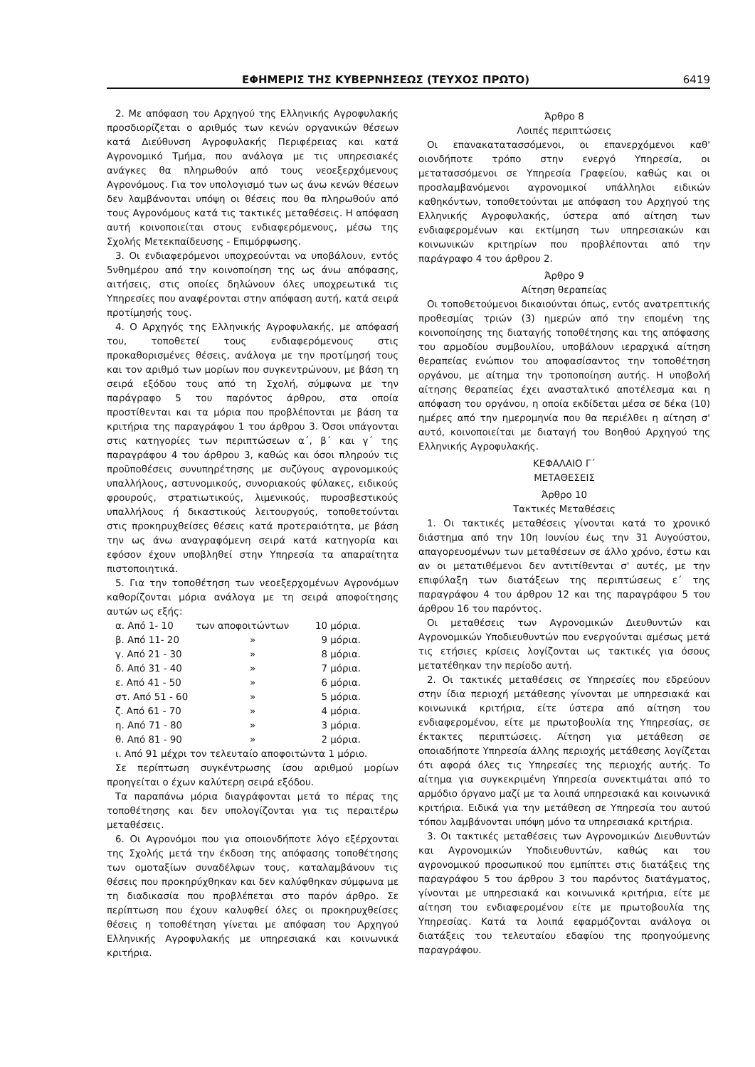ΕΦΗΜΕΡΙΣ ΤΗΣ ΚΥΒΕΡΝΗΣΕΩΣ (ΤΕΥΧΟΣ ΠΡΩΤΟ) 6419
2. Με απόφαση του Αρχηγού της Ελληνικής Αγροφυλακής προσδιορίζεται ο αριθμός των κενών οργανικών θέσεων κατά Διεύθυνση Αγροφυλακής Περιφέρειας και κατά Αγρονομικό Τμήμα, που ανάλογα με τις υπηρεσιακές ανάγκες θα πληρωθούν από τους νεοεξερχόμενους Αγρονόμους. Για τον υπολογισμό των ως άνω κενών θέσεων δεν λαμβάνονται υπόψη οι θέσεις που θα πληρωθούν από τους Αγρονόμους κατά τις τακτικές μεταθέσεις. Η απόφαση αυτή κοινοποιείται στους ενδιαφερόμενους, μέσω της Σχολής Μετεκπαίδευσης - Επιμόρφωσης.
3. Οι ενδιαφερόμενοι υποχρεούνται να υποβάλουν, εντός 5νθημέρου από την κοινοποίηση της ως άνω απόφασης, αιτήσεις, στις οποίες δηλώνουν όλες υποχρεωτικά τις Υπηρεσίες που αναφέρονται στην απόφαση αυτή, κατά σειρά προτίμησής τους.
4. Ο Αρχηγός της Ελληνικής Αγροφυλακής, με απόφασή του, τοποθετεί τους ενδιαφερόμενους στις προκαθορισμένες θέσεις, ανάλογα με την προτίμησή τους και τον αριθμό των μορίων που συγκεντρώνουν, με βάση τη σειρά εξόδου τους από τη Σχολή, σύμφωνα με την παράγραφο 5 του παρόντος άρθρου, στα οποία προστίθενται και τα μόρια που προβλέπονται με βάση τα κριτήρια της παραγράφου 1 του άρθρου 3. Όσοι υπάγονται στις κατηγορίες των περιπτώσεων α΄, β΄ και γ΄ της παραγράφου 4 του άρθρου 3, καθώς και όσοι πληρούν τις προϋποθέσεις συνυπηρέτησης με συζύγους αγρονομικούς υπαλλήλους, αστυνομικούς, συνοριακούς φύλακες, ειδικούς φρουρούς, στρατιωτικούς, λιμενικούς, πυροσβεστικούς υπαλλήλους ή δικαστικούς λειτουργούς, τοποθετούνται στις προκηρυχθείσες θέσεις κατά προτεραιότητα, με βάση την ως άνω αναγραφόμενη σειρά κατά κατηγορία και εφόσον έχουν υποβληθεί στην Υπηρεσία τα απαραίτητα πιστοποιητικά.
5. Για την τοποθέτηση των νεοεξερχομένων Αγρονόμων καθορίζονται μόρια ανάλογα με τη σειρά αποφοίτησης αυτών ως εξής:
| α. Από 1- 10 | των αποφοιτώντων | 10 μόρια. |
| β. Από 11- 20 | » | 9 μόρια. |
| γ. Από 21 - 30 | » | 8 μόρια. |
| δ. Από 31 - 40 | » | 7 μόρια. |
| ε. Από 41 - 50 | » | 6 μόρια. |
| στ. Από 51 - 60 | » | 5 μόρια. |
| ζ. Από 61 - 70 | » | 4 μόρια. |
| η. Από 71 - 80 | » | 3 μόρια. |
| θ. Από 81 - 90 | » | 2 μόρια. |
ι. Από 91 μέχρι τον τελευταίο αποφοιτώντα 1 μόριο.
Σε περίπτωση συγκέντρωσης ίσου αριθμού μορίων προηγείται ο έχων καλύτερη σειρά εξόδου.
Τα παραπάνω μόρια διαγράφονται μετά το πέρας της τοποθέτησης και δεν υπολογίζονται για τις περαιτέρω μεταθέσεις.
6. Οι Αγρονόμοι που για οποιονδήποτε λόγο εξέρχονται της Σχολής μετά την έκδοση της απόφασης τοποθέτησης των ομοταξίων συναδέλφων τους, καταλαμβάνουν τις θέσεις που προκηρύχθηκαν και δεν καλύφθηκαν σύμφωνα με τη διαδικασία που προβλέπεται στο παρόν άρθρο. Σε περίπτωση που έχουν καλυφθεί όλες οι προκηρυχθείσες θέσεις η τοποθέτηση γίνεται με απόφαση του Αρχηγού Ελληνικής Αγροφυλακής με υπηρεσιακά και κοινωνικά κριτήρια.
Άρθρο 8
Λοιπές περιπτώσεις
Οι επανακατατασσόμενοι, οι επανερχόμενοι καθ' οιονδήποτε τρόπο στην ενεργό Υπηρεσία, οι μετατασσόμενοι σε Υπηρεσία Γραφείου, καθώς και οι προσλαμβανόμενοι αγρονομικοί υπάλληλοι ειδικών καθηκόντων, τοποθετούνται με απόφαση του Αρχηγού της Ελληνικής Αγροφυλακής, ύστερα από αίτηση των ενδιαφερομένων και εκτίμηση των υπηρεσιακών και κοινωνικών κριτηρίων που προβλέπονται από την παράγραφο 4 του άρθρου 2.
Άρθρο 9
Αίτηση θεραπείας
Οι τοποθετούμενοι δικαιούνται όπως, εντός ανατρεπτικής προθεσμίας τριών (3) ημερών από την επομένη της κοινοποίησης της διαταγής τοποθέτησης και της απόφασης του αρμοδίου συμβουλίου, υποβάλουν ιεραρχικά αίτηση θεραπείας ενώπιον του αποφασίσαντος την τοποθέτηση οργάνου, με αίτημα την τροποποίηση αυτής. Η υποβολή αίτησης θεραπείας έχει ανασταλτικό αποτέλεσμα και η απόφαση του οργάνου, η οποία εκδίδεται μέσα σε δέκα (10) ημέρες από την ημερομηνία που θα περιέλθει η αίτηση σ' αυτό, κοινοποιείται με διαταγή του Βοηθού Αρχηγού της Ελληνικής Αγροφυλακής.
ΚΕΦΑΛΑΙΟ Γ΄
ΜΕΤΑΘΕΣΕΙΣ
Άρθρο 10
Τακτικές Μεταθέσεις
1. Οι τακτικές μεταθέσεις γίνονται κατά το χρονικό διάστημα από την 10η Ιουνίου έως την 31 Αυγούστου, απαγορευομένων των μεταθέσεων σε άλλο χρόνο, έστω και αν οι μετατιθέμενοι δεν αντιτίθενται σ' αυτές, με την επιφύλαξη των διατάξεων της περιπτώσεως ε΄ της παραγράφου 4 του άρθρου 12 και της παραγράφου 5 του άρθρου 16 του παρόντος.
Οι μεταθέσεις των Αγρονομικών Διευθυντών και Αγρονομικών Υποδιευθυντών που ενεργούνται αμέσως μετά τις ετήσιες κρίσεις λογίζονται ως τακτικές για όσους μετατέθηκαν την περίοδο αυτή.
2. Οι τακτικές μεταθέσεις σε Υπηρεσίες που εδρεύουν στην ίδια περιοχή μετάθεσης γίνονται με υπηρεσιακά και κοινωνικά κριτήρια, είτε ύστερα από αίτηση του ενδιαφερομένου, είτε με πρωτοβουλία της Υπηρεσίας, σε έκτακτες περιπτώσεις. Αίτηση για μετάθεση σε οποιαδήποτε Υπηρεσία άλλης περιοχής μετάθεσης λογίζεται ότι αφορά όλες τις Υπηρεσίες της περιοχής αυτής. Το αίτημα για συγκεκριμένη Υπηρεσία συνεκτιμάται από το αρμόδιο όργανο μαζί με τα λοιπά υπηρεσιακά και κοινωνικά κριτήρια. Ειδικά για την μετάθεση σε Υπηρεσία του αυτού τόπου λαμβάνονται υπόψη μόνο τα υπηρεσιακά κριτήρια.
3. Οι τακτικές μεταθέσεις των Αγρονομικών Διευθυντών και Αγρονομικών Υποδιευθυντών, καθώς και του αγρονομικού προσωπικού που εμπίπτει στις διατάξεις της παραγράφου 5 του άρθρου 3 του παρόντος διατάγματος, γίνονται με υπηρεσιακά και κοινωνικά κριτήρια, είτε με αίτηση του ενδιαφερομένου είτε με πρωτοβουλία της Υπηρεσίας. Κατά τα λοιπά εφαρμόζονται ανάλογα οι διατάξεις του τελευταίου εδαφίου της προηγούμενης παραγράφου.